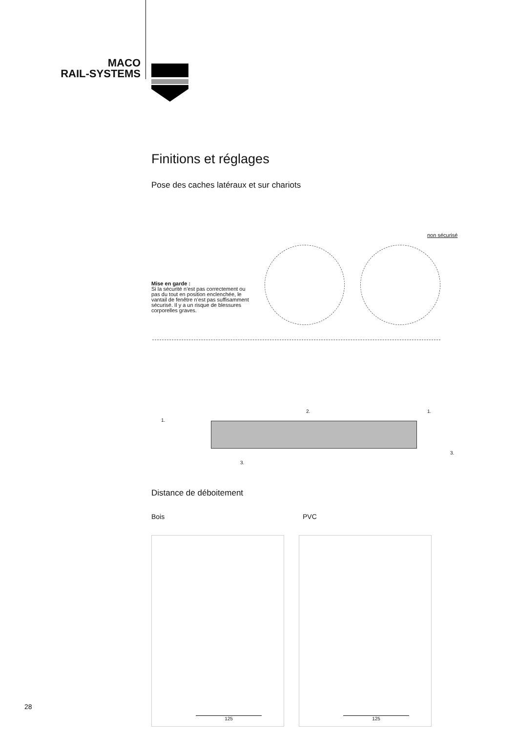MACO
RAIL-SYSTEMS
Finitions et réglages
Pose des caches latéraux et sur chariots
non sécurisé
Mise en garde :
Si la sécurité n’est pas correctement ou pas du tout en position enclenchée, le vantail de fenêtre n’est pas suffisamment sécurisé. Il y a un risque de blessures corporelles graves.
1.
2. 1.
3.
3.
Distance de déboitement
Bois PVC
125
125
28